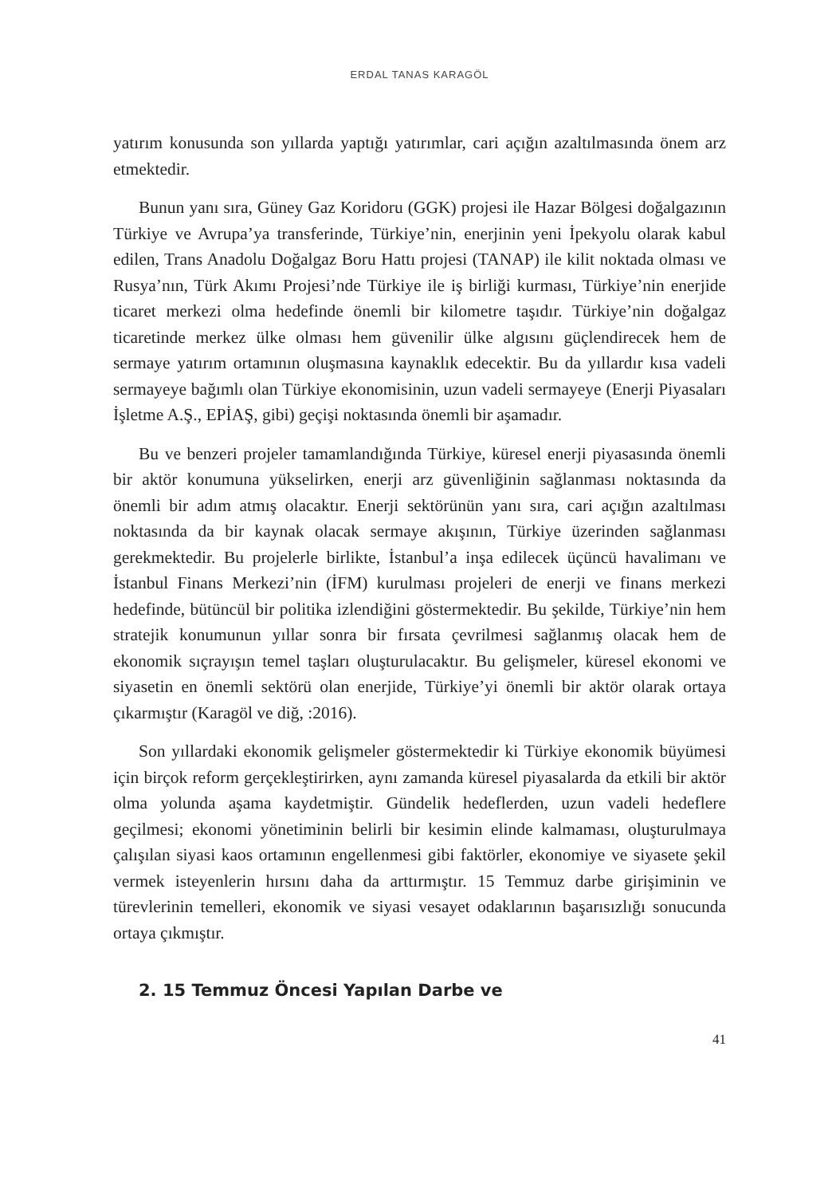ERDAL TANAS KARAGÖL
yatırım konusunda son yıllarda yaptığı yatırımlar, cari açığın azaltılmasında önem arz etmektedir.
Bunun yanı sıra, Güney Gaz Koridoru (GGK) projesi ile Hazar Bölgesi doğalgazının Türkiye ve Avrupa’ya transferinde, Türkiye’nin, enerjinin yeni İpekyolu olarak kabul edilen, Trans Anadolu Doğalgaz Boru Hattı projesi (TANAP) ile kilit noktada olması ve Rusya’nın, Türk Akımı Projesi’nde Türkiye ile iş birliği kurması, Türkiye’nin enerjide ticaret merkezi olma hedefinde önemli bir kilometre taşıdır. Türkiye’nin doğalgaz ticaretinde merkez ülke olması hem güvenilir ülke algısını güçlendirecek hem de sermaye yatırım ortamının oluşmasına kaynaklık edecektir. Bu da yıllardır kısa vadeli sermayeye bağımlı olan Türkiye ekonomisinin, uzun vadeli sermayeye (Enerji Piyasaları İşletme A.Ş., EPİAŞ, gibi) geçişi noktasında önemli bir aşamadır.
Bu ve benzeri projeler tamamlandığında Türkiye, küresel enerji piyasasında önemli bir aktör konumuna yükselirken, enerji arz güvenliğinin sağlanması noktasında da önemli bir adım atmış olacaktır. Enerji sektörünün yanı sıra, cari açığın azaltılması noktasında da bir kaynak olacak sermaye akışının, Türkiye üzerinden sağlanması gerekmektedir. Bu projelerle birlikte, İstanbul’a inşa edilecek üçüncü havalimanı ve İstanbul Finans Merkezi’nin (İFM) kurulması projeleri de enerji ve finans merkezi hedefinde, bütüncül bir politika izlendiğini göstermektedir. Bu şekilde, Türkiye’nin hem stratejik konumunun yıllar sonra bir fırsata çevrilmesi sağlanmış olacak hem de ekonomik sıçrayışın temel taşları oluşturulacaktır. Bu gelişmeler, küresel ekonomi ve siyasetin en önemli sektörü olan enerjide, Türkiye’yi önemli bir aktör olarak ortaya çıkarmıştır (Karagöl ve diğ, :2016).
Son yıllardaki ekonomik gelişmeler göstermektedir ki Türkiye ekonomik büyümesi için birçok reform gerçekleştirirken, aynı zamanda küresel piyasalarda da etkili bir aktör olma yolunda aşama kaydetmiştir. Gündelik hedeflerden, uzun vadeli hedeflere geçilmesi; ekonomi yönetiminin belirli bir kesimin elinde kalmaması, oluşturulmaya çalışılan siyasi kaos ortamının engellenmesi gibi faktörler, ekonomiye ve siyasete şekil vermek isteyenlerin hırsını daha da arttırmıştır. 15 Temmuz darbe girişiminin ve türevlerinin temelleri, ekonomik ve siyasi vesayet odaklarının başarısızlığı sonucunda ortaya çıkmıştır.
2. 15 Temmuz Öncesi Yapılan Darbe ve
41